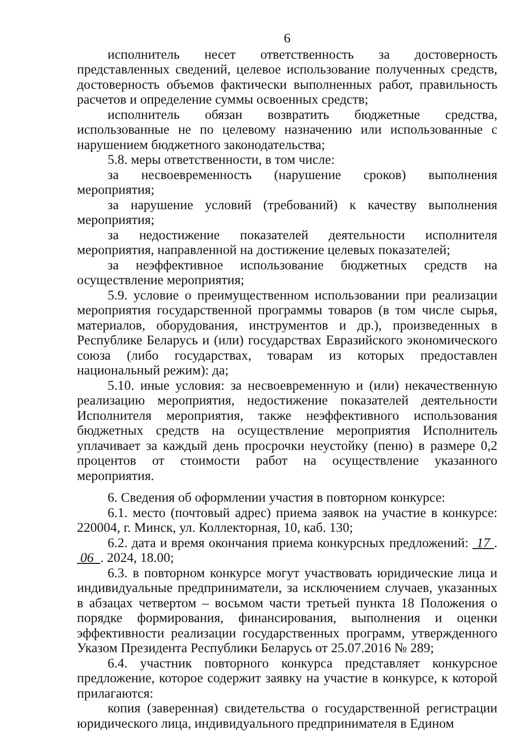6
исполнитель несет ответственность за достоверность представленных сведений, целевое использование полученных средств, достоверность объемов фактически выполненных работ, правильность расчетов и определение суммы освоенных средств;
исполнитель обязан возвратить бюджетные средства, использованные не по целевому назначению или использованные с нарушением бюджетного законодательства;
5.8. меры ответственности, в том числе:
за несвоевременность (нарушение сроков) выполнения мероприятия;
за нарушение условий (требований) к качеству выполнения мероприятия;
за недостижение показателей деятельности исполнителя мероприятия, направленной на достижение целевых показателей;
за неэффективное использование бюджетных средств на осуществление мероприятия;
5.9. условие о преимущественном использовании при реализации мероприятия государственной программы товаров (в том числе сырья, материалов, оборудования, инструментов и др.), произведенных в Республике Беларусь и (или) государствах Евразийского экономического союза (либо государствах, товарам из которых предоставлен национальный режим): да;
5.10. иные условия: за несвоевременную и (или) некачественную реализацию мероприятия, недостижение показателей деятельности Исполнителя мероприятия, также неэффективного использования бюджетных средств на осуществление мероприятия Исполнитель уплачивает за каждый день просрочки неустойку (пеню) в размере 0,2 процентов от стоимости работ на осуществление указанного мероприятия.
6. Сведения об оформлении участия в повторном конкурсе:
6.1. место (почтовый адрес) приема заявок на участие в конкурсе: 220004, г. Минск, ул. Коллекторная, 10, каб. 130;
6.2. дата и время окончания приема конкурсных предложений: 17 . 06 . 2024, 18.00;
6.3. в повторном конкурсе могут участвовать юридические лица и индивидуальные предприниматели, за исключением случаев, указанных в абзацах четвертом – восьмом части третьей пункта 18 Положения о порядке формирования, финансирования, выполнения и оценки эффективности реализации государственных программ, утвержденного Указом Президента Республики Беларусь от 25.07.2016 № 289;
6.4. участник повторного конкурса представляет конкурсное предложение, которое содержит заявку на участие в конкурсе, к которой прилагаются:
копия (заверенная) свидетельства о государственной регистрации юридического лица, индивидуального предпринимателя в Едином